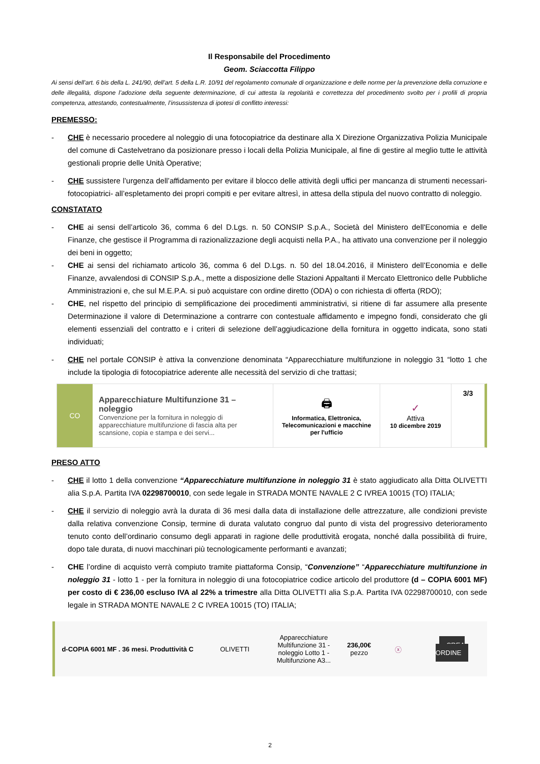Il Responsabile del Procedimento
Geom. Sciaccotta Filippo
Ai sensi dell’art. 6 bis della L. 241/90, dell’art. 5 della L.R. 10/91 del regolamento comunale di organizzazione e delle norme per la prevenzione della corruzione e delle illegalità, dispone l’adozione della seguente determinazione, di cui attesta la regolarità e correttezza del procedimento svolto per i profili di propria competenza, attestando, contestualmente, l’insussistenza di ipotesi di conflitto interessi:
PREMESSO:
- CHE è necessario procedere al noleggio di una fotocopiatrice da destinare alla X Direzione Organizzativa Polizia Municipale del comune di Castelvetrano da posizionare presso i locali della Polizia Municipale, al fine di gestire al meglio tutte le attività gestionali proprie delle Unità Operative;
- CHE sussistere l’urgenza dell’affidamento per evitare il blocco delle attività degli uffici per mancanza di strumenti necessari- fotocopiatrici- all’espletamento dei propri compiti e per evitare altresì, in attesa della stipula del nuovo contratto di noleggio.
CONSTATATO
- CHE ai sensi dell’articolo 36, comma 6 del D.Lgs. n. 50 CONSIP S.p.A., Società del Ministero dell'Economia e delle Finanze, che gestisce il Programma di razionalizzazione degli acquisti nella P.A., ha attivato una convenzione per il noleggio dei beni in oggetto;
- CHE ai sensi del richiamato articolo 36, comma 6 del D.Lgs. n. 50 del 18.04.2016, il Ministero dell’Economia e delle Finanze, avvalendosi di CONSIP S.p.A., mette a disposizione delle Stazioni Appaltanti il Mercato Elettronico delle Pubbliche Amministrazioni e, che sul M.E.P.A. si può acquistare con ordine diretto (ODA) o con richiesta di offerta (RDO);
- CHE, nel rispetto del principio di semplificazione dei procedimenti amministrativi, si ritiene di far assumere alla presente Determinazione il valore di Determinazione a contrarre con contestuale affidamento e impegno fondi, considerato che gli elementi essenziali del contratto e i criteri di selezione dell’aggiudicazione della fornitura in oggetto indicata, sono stati individuati;
- CHE nel portale CONSIP è attiva la convenzione denominata “Apparecchiature multifunzione in noleggio 31 “lotto 1 che include la tipologia di fotocopiatrice aderente alle necessità del servizio di che trattasi;
CO
Apparecchiature Multifunzione 31 – noleggio
Convenzione per la fornitura in noleggio di apparecchiature multifunzione di fascia alta per scansione, copia e stampa e dei servi...
🖨
Informatica, Elettronica, Telecomunicazioni e macchine per l'ufficio
✓
Attiva
10 dicembre 2019
3/3
PRESO ATTO
- CHE il lotto 1 della convenzione “Apparecchiature multifunzione in noleggio 31 è stato aggiudicato alla Ditta OLIVETTI alia S.p.A. Partita IVA 02298700010, con sede legale in STRADA MONTE NAVALE 2 C IVREA 10015 (TO) ITALIA;
- CHE il servizio di noleggio avrà la durata di 36 mesi dalla data di installazione delle attrezzature, alle condizioni previste dalla relativa convenzione Consip, termine di durata valutato congruo dal punto di vista del progressivo deterioramento tenuto conto dell’ordinario consumo degli apparati in ragione delle produttività erogata, nonché dalla possibilità di fruire, dopo tale durata, di nuovi macchinari più tecnologicamente performanti e avanzati;
- CHE l’ordine di acquisto verrà compiuto tramite piattaforma Consip, “Convenzione” “Apparecchiature multifunzione in noleggio 31 - lotto 1 - per la fornitura in noleggio di una fotocopiatrice codice articolo del produttore (d – COPIA 6001 MF) per costo di € 236,00 escluso IVA al 22% a trimestre alla Ditta OLIVETTI alia S.p.A. Partita IVA 02298700010, con sede legale in STRADA MONTE NAVALE 2 C IVREA 10015 (TO) ITALIA;
d-COPIA 6001 MF . 36 mesi. Produttività C
OLIVETTI
Apparecchiature Multifunzione 31 - noleggio Lotto 1 - Multifunzione A3...
236,00€
pezzo
ⓧ
CREA ORDINE
2